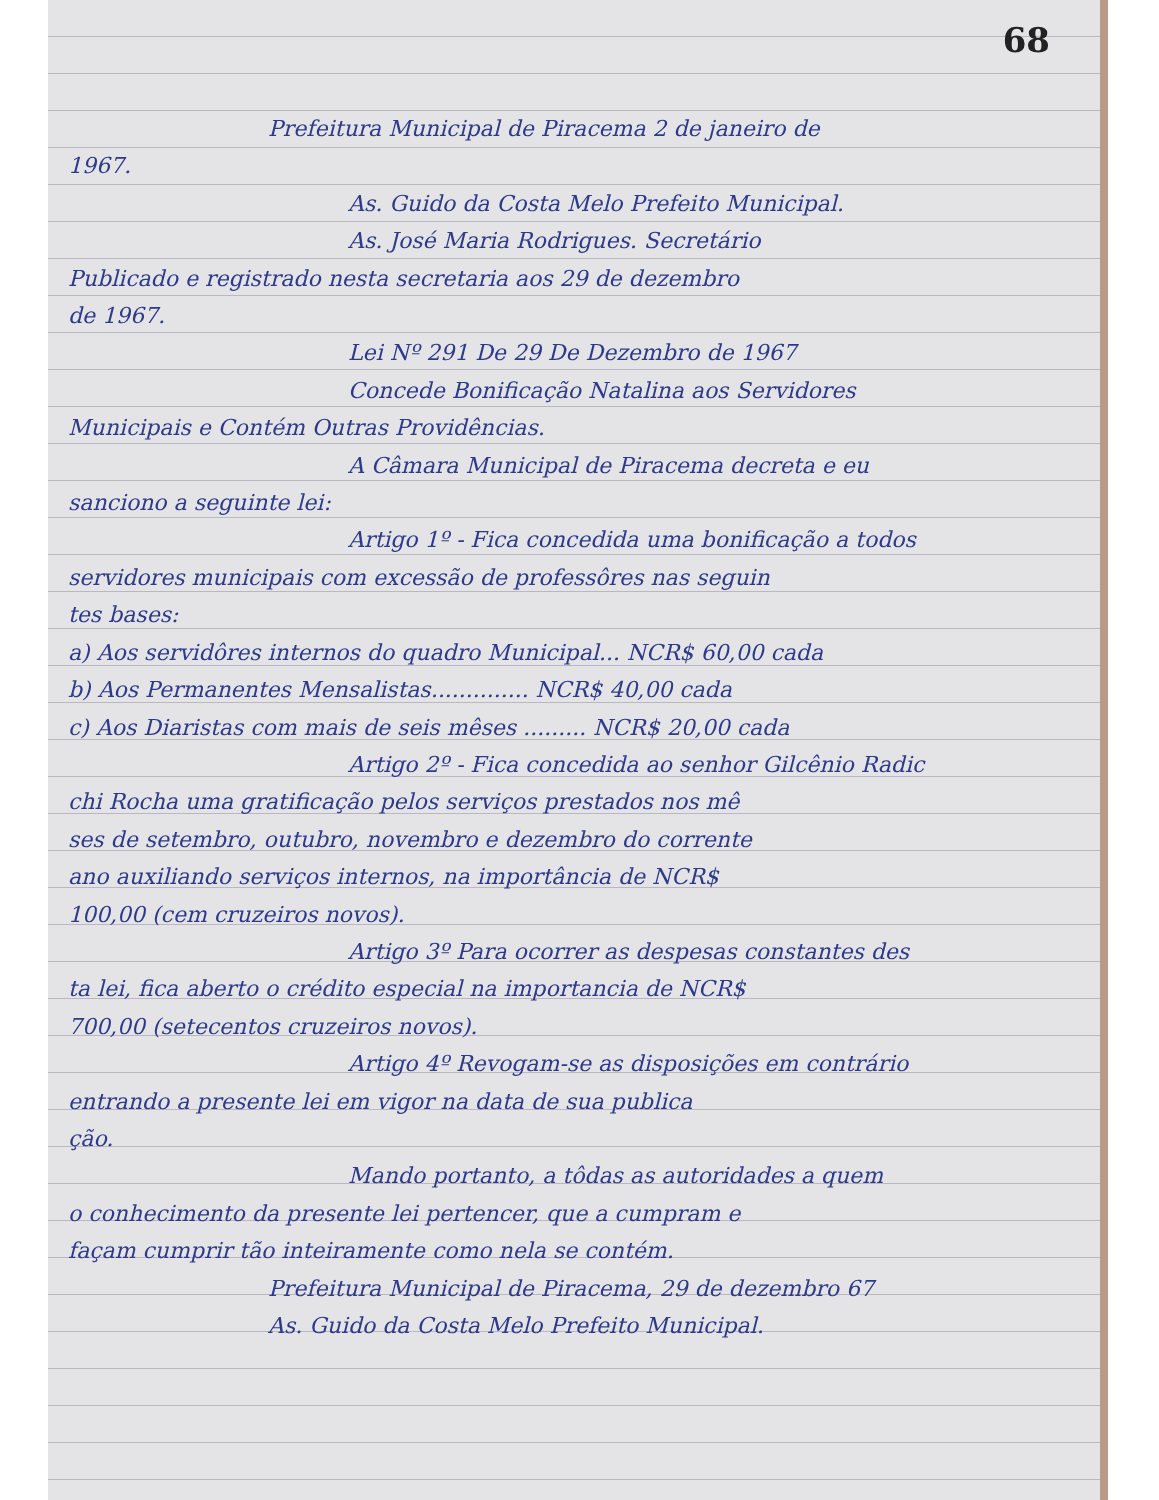68
Prefeitura Municipal de Piracema 2 de janeiro de
1967.
As. Guido da Costa Melo Prefeito Municipal.
As. José Maria Rodrigues. Secretário
Publicado e registrado nesta secretaria aos 29 de dezembro
de 1967.
Lei Nº 291 De 29 De Dezembro de 1967
Concede Bonificação Natalina aos Servidores
Municipais e Contém Outras Providências.
A Câmara Municipal de Piracema decreta e eu
sanciono a seguinte lei:
Artigo 1º - Fica concedida uma bonificação a todos
servidores municipais com excessão de professôres nas seguin
tes bases:
a) Aos servidôres internos do quadro Municipal... NCR$ 60,00 cada
b) Aos Permanentes Mensalistas.............. NCR$ 40,00 cada
c) Aos Diaristas com mais de seis mêses ......... NCR$ 20,00 cada
Artigo 2º - Fica concedida ao senhor Gilcênio Radic
chi Rocha uma gratificação pelos serviços prestados nos mê
ses de setembro, outubro, novembro e dezembro do corrente
ano auxiliando serviços internos, na importância de NCR$
100,00 (cem cruzeiros novos).
Artigo 3º Para ocorrer as despesas constantes des
ta lei, fica aberto o crédito especial na importancia de NCR$
700,00 (setecentos cruzeiros novos).
Artigo 4º Revogam-se as disposições em contrário
entrando a presente lei em vigor na data de sua publica
ção.
Mando portanto, a tôdas as autoridades a quem
o conhecimento da presente lei pertencer, que a cumpram e
façam cumprir tão inteiramente como nela se contém.
Prefeitura Municipal de Piracema, 29 de dezembro 67
As. Guido da Costa Melo Prefeito Municipal.